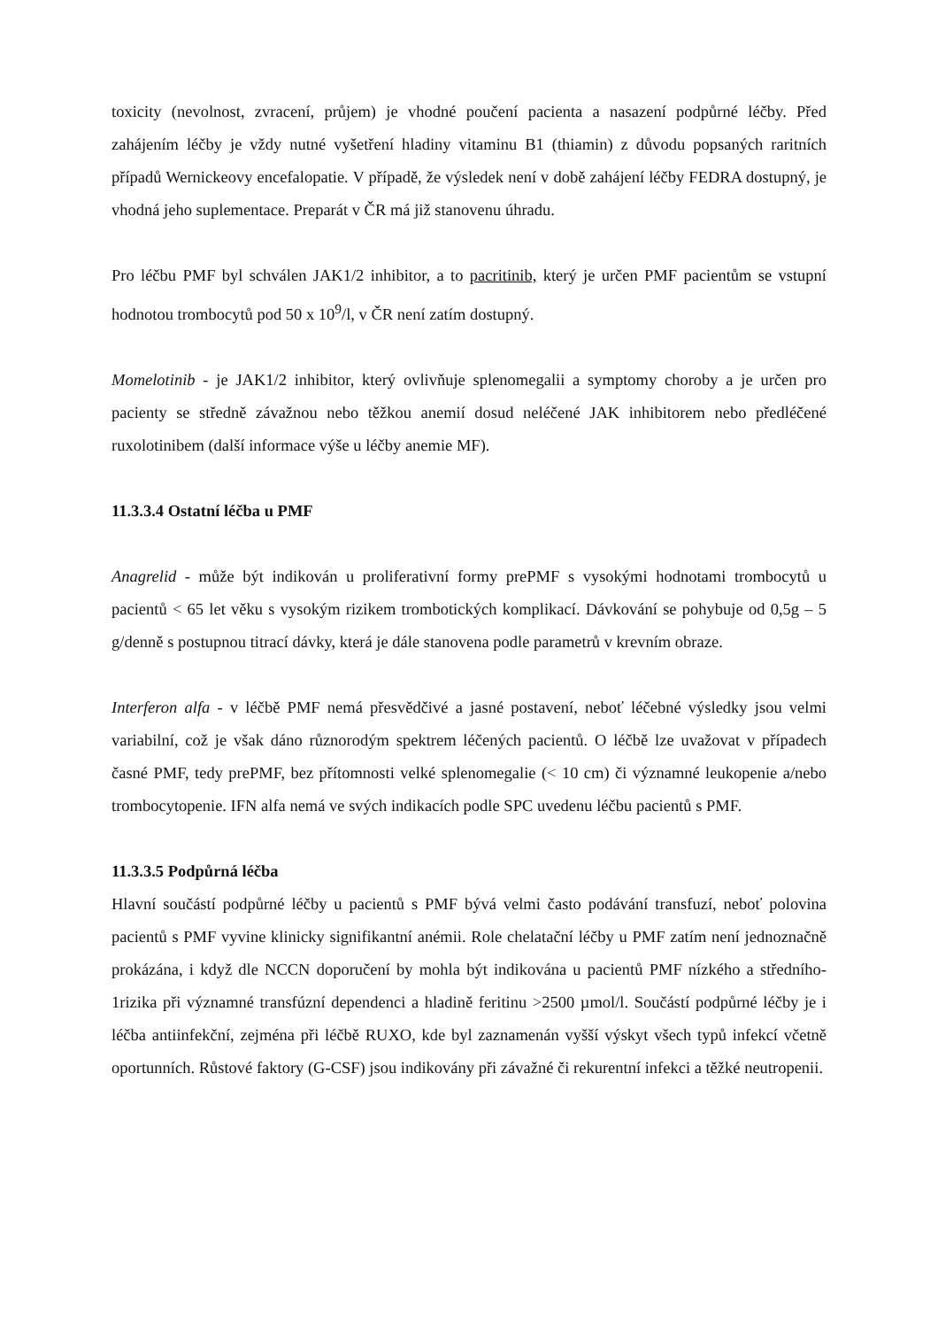toxicity (nevolnost, zvracení, průjem) je vhodné poučení pacienta a nasazení podpůrné léčby. Před zahájením léčby je vždy nutné vyšetření hladiny vitaminu B1 (thiamin) z důvodu popsaných raritních případů Wernickeovy encefalopatie. V případě, že výsledek není v době zahájení léčby FEDRA dostupný, je vhodná jeho suplementace. Preparát v ČR má již stanovenu úhradu.
Pro léčbu PMF byl schválen JAK1/2 inhibitor, a to pacritinib, který je určen PMF pacientům se vstupní hodnotou trombocytů pod 50 x 10<sup>9</sup>/l, v ČR není zatím dostupný.
Momelotinib - je JAK1/2 inhibitor, který ovlivňuje splenomegalii a symptomy choroby a je určen pro pacienty se středně závažnou nebo těžkou anemií dosud neléčené JAK inhibitorem nebo předléčené ruxolotinibem (další informace výše u léčby anemie MF).
11.3.3.4 Ostatní léčba u PMF
Anagrelid - může být indikován u proliferativní formy prePMF s vysokými hodnotami trombocytů u pacientů < 65 let věku s vysokým rizikem trombotických komplikací. Dávkování se pohybuje od 0,5g – 5 g/denně s postupnou titrací dávky, která je dále stanovena podle parametrů v krevním obraze.
Interferon alfa - v léčbě PMF nemá přesvědčivé a jasné postavení, neboť léčebné výsledky jsou velmi variabilní, což je však dáno různorodým spektrem léčených pacientů. O léčbě lze uvažovat v případech časné PMF, tedy prePMF, bez přítomnosti velké splenomegalie (< 10 cm) či významné leukopenie a/nebo trombocytopenie. IFN alfa nemá ve svých indikacích podle SPC uvedenu léčbu pacientů s PMF.
11.3.3.5 Podpůrná léčba
Hlavní součástí podpůrné léčby u pacientů s PMF bývá velmi často podávání transfuzí, neboť polovina pacientů s PMF vyvine klinicky signifikantní anémii. Role chelatační léčby u PMF zatím není jednoznačně prokázána, i když dle NCCN doporučení by mohla být indikována u pacientů PMF nízkého a středního-1rizika při významné transfúzní dependenci a hladině feritinu >2500 µmol/l. Součástí podpůrné léčby je i léčba antiinfekční, zejména při léčbě RUXO, kde byl zaznamenán vyšší výskyt všech typů infekcí včetně oportunních. Růstové faktory (G-CSF) jsou indikovány při závažné či rekurentní infekci a těžké neutropenii.